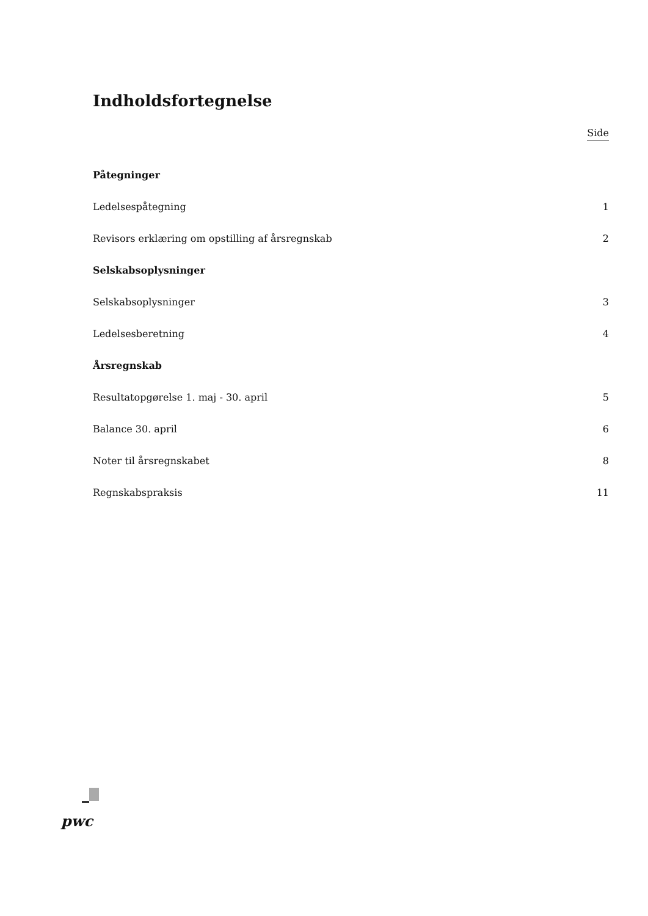Indholdsfortegnelse
Side
Påtegninger
Ledelsespåtegning 1
Revisors erklæring om opstilling af årsregnskab 2
Selskabsoplysninger
Selskabsoplysninger 3
Ledelsesberetning 4
Årsregnskab
Resultatopgørelse 1. maj - 30. april 5
Balance 30. april 6
Noter til årsregnskabet 8
Regnskabspraksis 11
pwc